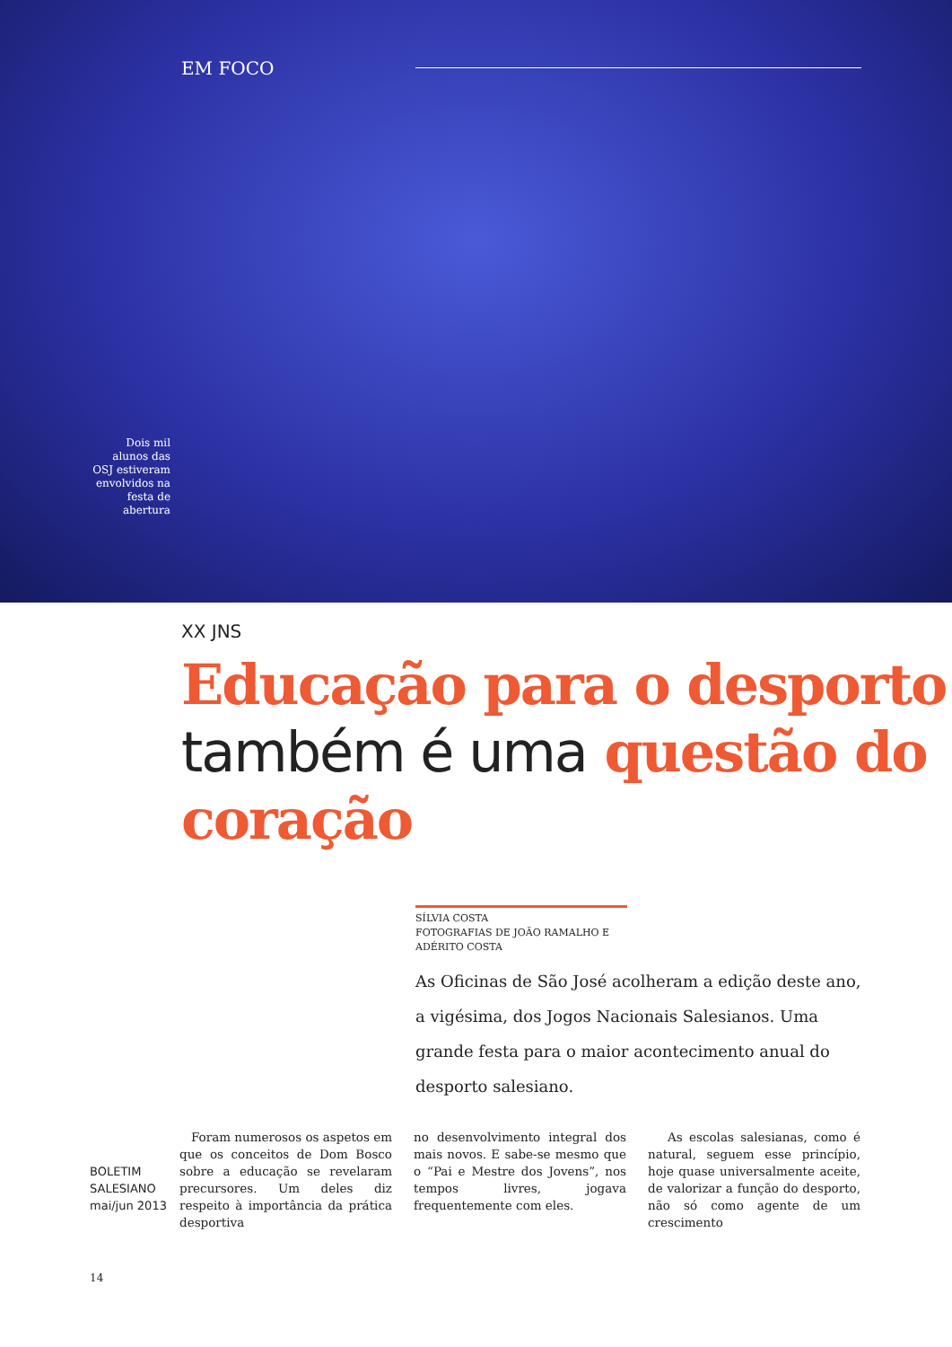EM FOCO
Dois mil alunos das OSJ estiveram envolvidos na festa de abertura
XX JNS
Educação para o desporto também é uma questão do coração
SÍLVIA COSTA
FOTOGRAFIAS DE JOÃO RAMALHO E ADÉRITO COSTA
As Oficinas de São José acolheram a edição deste ano, a vigésima, dos Jogos Nacionais Salesianos. Uma grande festa para o maior acontecimento anual do desporto salesiano.
BOLETIM SALESIANO mai/jun 2013
Foram numerosos os aspetos em que os conceitos de Dom Bosco sobre a educação se revelaram precursores. Um deles diz respeito à importância da prática desportiva
no desenvolvimento integral dos mais novos. E sabe-se mesmo que o “Pai e Mestre dos Jovens”, nos tempos livres, jogava frequentemente com eles.
As escolas salesianas, como é natural, seguem esse princípio, hoje quase universalmente aceite, de valorizar a função do desporto, não só como agente de um crescimento
14